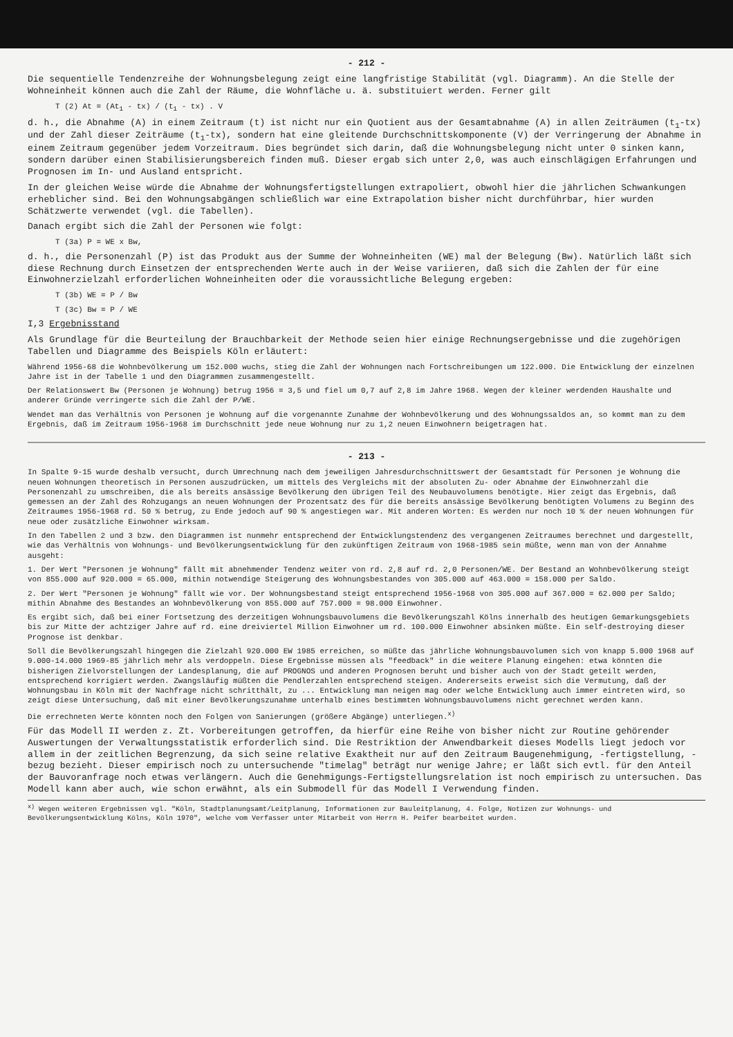- 212 -
Die sequentielle Tendenzreihe der Wohnungsbelegung zeigt eine langfristige Stabilität (vgl. Diagramm). An die Stelle der Wohneinheit können auch die Zahl der Räume, die Wohnfläche u. ä. substituiert werden. Ferner gilt
T (2) At = (At<sub>1</sub> - tx) / (t<sub>1</sub> - tx) . V
d. h., die Abnahme (A) in einem Zeitraum (t) ist nicht nur ein Quotient aus der Gesamtabnahme (A) in allen Zeiträumen (t<sub>1</sub>-tx) und der Zahl dieser Zeiträume (t<sub>1</sub>-tx), sondern hat eine gleitende Durchschnittskomponente (V) der Verringerung der Abnahme in einem Zeitraum gegenüber jedem Vorzeitraum. Dies begründet sich darin, daß die Wohnungsbelegung nicht unter 0 sinken kann, sondern darüber einen Stabilisierungsbereich finden muß. Dieser ergab sich unter 2,0, was auch einschlägigen Erfahrungen und Prognosen im In- und Ausland entspricht.
In der gleichen Weise würde die Abnahme der Wohnungsfertigstellungen extrapoliert, obwohl hier die jährlichen Schwankungen erheblicher sind. Bei den Wohnungsabgängen schließlich war eine Extrapolation bisher nicht durchführbar, hier wurden Schätzwerte verwendet (vgl. die Tabellen).
Danach ergibt sich die Zahl der Personen wie folgt:
T (3a) P = WE x Bw,
d. h., die Personenzahl (P) ist das Produkt aus der Summe der Wohneinheiten (WE) mal der Belegung (Bw). Natürlich läßt sich diese Rechnung durch Einsetzen der entsprechenden Werte auch in der Weise variieren, daß sich die Zahlen der für eine Einwohnerzielzahl erforderlichen Wohneinheiten oder die voraussichtliche Belegung ergeben:
T (3b) WE = P / Bw
T (3c) Bw = P / WE
I,3 Ergebnisstand
Als Grundlage für die Beurteilung der Brauchbarkeit der Methode seien hier einige Rechnungsergebnisse und die zugehörigen Tabellen und Diagramme des Beispiels Köln erläutert:
Während 1956-68 die Wohnbevölkerung um 152.000 wuchs, stieg die Zahl der Wohnungen nach Fortschreibungen um 122.000. Die Entwicklung der einzelnen Jahre ist in der Tabelle 1 und den Diagrammen zusammengestellt.
Der Relationswert Bw (Personen je Wohnung) betrug 1956 = 3,5 und fiel um 0,7 auf 2,8 im Jahre 1968. Wegen der kleiner werdenden Haushalte und anderer Gründe verringerte sich die Zahl der P/WE.
Wendet man das Verhältnis von Personen je Wohnung auf die vorgenannte Zunahme der Wohnbevölkerung und des Wohnungssaldos an, so kommt man zu dem Ergebnis, daß im Zeitraum 1956-1968 im Durchschnitt jede neue Wohnung nur zu 1,2 neuen Einwohnern beigetragen hat.
- 213 -
In Spalte 9-15 wurde deshalb versucht, durch Umrechnung nach dem jeweiligen Jahresdurchschnittswert der Gesamtstadt für Personen je Wohnung die neuen Wohnungen theoretisch in Personen auszudrücken, um mittels des Vergleichs mit der absoluten Zu- oder Abnahme der Einwohnerzahl die Personenzahl zu umschreiben, die als bereits ansässige Bevölkerung den übrigen Teil des Neubauvolumens benötigte. Hier zeigt das Ergebnis, daß gemessen an der Zahl des Rohzugangs an neuen Wohnungen der Prozentsatz des für die bereits ansässige Bevölkerung benötigten Volumens zu Beginn des Zeitraumes 1956-1968 rd. 50 % betrug, zu Ende jedoch auf 90 % angestiegen war. Mit anderen Worten: Es werden nur noch 10 % der neuen Wohnungen für neue oder zusätzliche Einwohner wirksam.
In den Tabellen 2 und 3 bzw. den Diagrammen ist nunmehr entsprechend der Entwicklungstendenz des vergangenen Zeitraumes berechnet und dargestellt, wie das Verhältnis von Wohnungs- und Bevölkerungsentwicklung für den zukünftigen Zeitraum von 1968-1985 sein müßte, wenn man von der Annahme ausgeht:
1. Der Wert "Personen je Wohnung" fällt mit abnehmender Tendenz weiter von rd. 2,8 auf rd. 2,0 Personen/WE. Der Bestand an Wohnbevölkerung steigt von 855.000 auf 920.000 = 65.000, mithin notwendige Steigerung des Wohnungsbestandes von 305.000 auf 463.000 = 158.000 per Saldo.
2. Der Wert "Personen je Wohnung" fällt wie vor. Der Wohnungsbestand steigt entsprechend 1956-1968 von 305.000 auf 367.000 = 62.000 per Saldo; mithin Abnahme des Bestandes an Wohnbevölkerung von 855.000 auf 757.000 = 98.000 Einwohner.
Es ergibt sich, daß bei einer Fortsetzung des derzeitigen Wohnungsbauvolumens die Bevölkerungszahl Kölns innerhalb des heutigen Gemarkungsgebiets bis zur Mitte der achtziger Jahre auf rd. eine dreiviertel Million Einwohner um rd. 100.000 Einwohner absinken müßte. Ein self-destroying dieser Prognose ist denkbar.
Soll die Bevölkerungszahl hingegen die Zielzahl 920.000 EW 1985 erreichen, so müßte das jährliche Wohnungsbauvolumen sich von knapp 5.000 1968 auf 9.000-14.000 1969-85 jährlich mehr als verdoppeln. Diese Ergebnisse müssen als "feedback" in die weitere Planung eingehen: etwa könnten die bisherigen Zielvorstellungen der Landesplanung, die auf PROGNOS und anderen Prognosen beruht und bisher auch von der Stadt geteilt werden, entsprechend korrigiert werden. Zwangsläufig müßten die Pendlerzahlen entsprechend steigen. Andererseits erweist sich die Vermutung, daß der Wohnungsbau in Köln mit der Nachfrage nicht schritthält, zu ... Entwicklung man neigen mag oder welche Entwicklung auch immer eintreten wird, so zeigt diese Untersuchung, daß mit einer Bevölkerungszunahme unterhalb eines bestimmten Wohnungsbauvolumens nicht gerechnet werden kann.
Die errechneten Werte könnten noch den Folgen von Sanierungen (größere Abgänge) unterliegen.<sup>x)</sup>
Für das Modell II werden z. Zt. Vorbereitungen getroffen, da hierfür eine Reihe von bisher nicht zur Routine gehörender Auswertungen der Verwaltungsstatistik erforderlich sind. Die Restriktion der Anwendbarkeit dieses Modells liegt jedoch vor allem in der zeitlichen Begrenzung, da sich seine relative Exaktheit nur auf den Zeitraum Baugenehmigung, -fertigstellung, -bezug bezieht. Dieser empirisch noch zu untersuchende "timelag" beträgt nur wenige Jahre; er läßt sich evtl. für den Anteil der Bauvoranfrage noch etwas verlängern. Auch die Genehmigungs-Fertigstellungsrelation ist noch empirisch zu untersuchen. Das Modell kann aber auch, wie schon erwähnt, als ein Submodell für das Modell I Verwendung finden.
<sup>x)</sup> Wegen weiteren Ergebnissen vgl. "Köln, Stadtplanungsamt/Leitplanung, Informationen zur Bauleitplanung, 4. Folge, Notizen zur Wohnungs- und Bevölkerungsentwicklung Kölns, Köln 1970", welche vom Verfasser unter Mitarbeit von Herrn H. Peifer bearbeitet wurden.